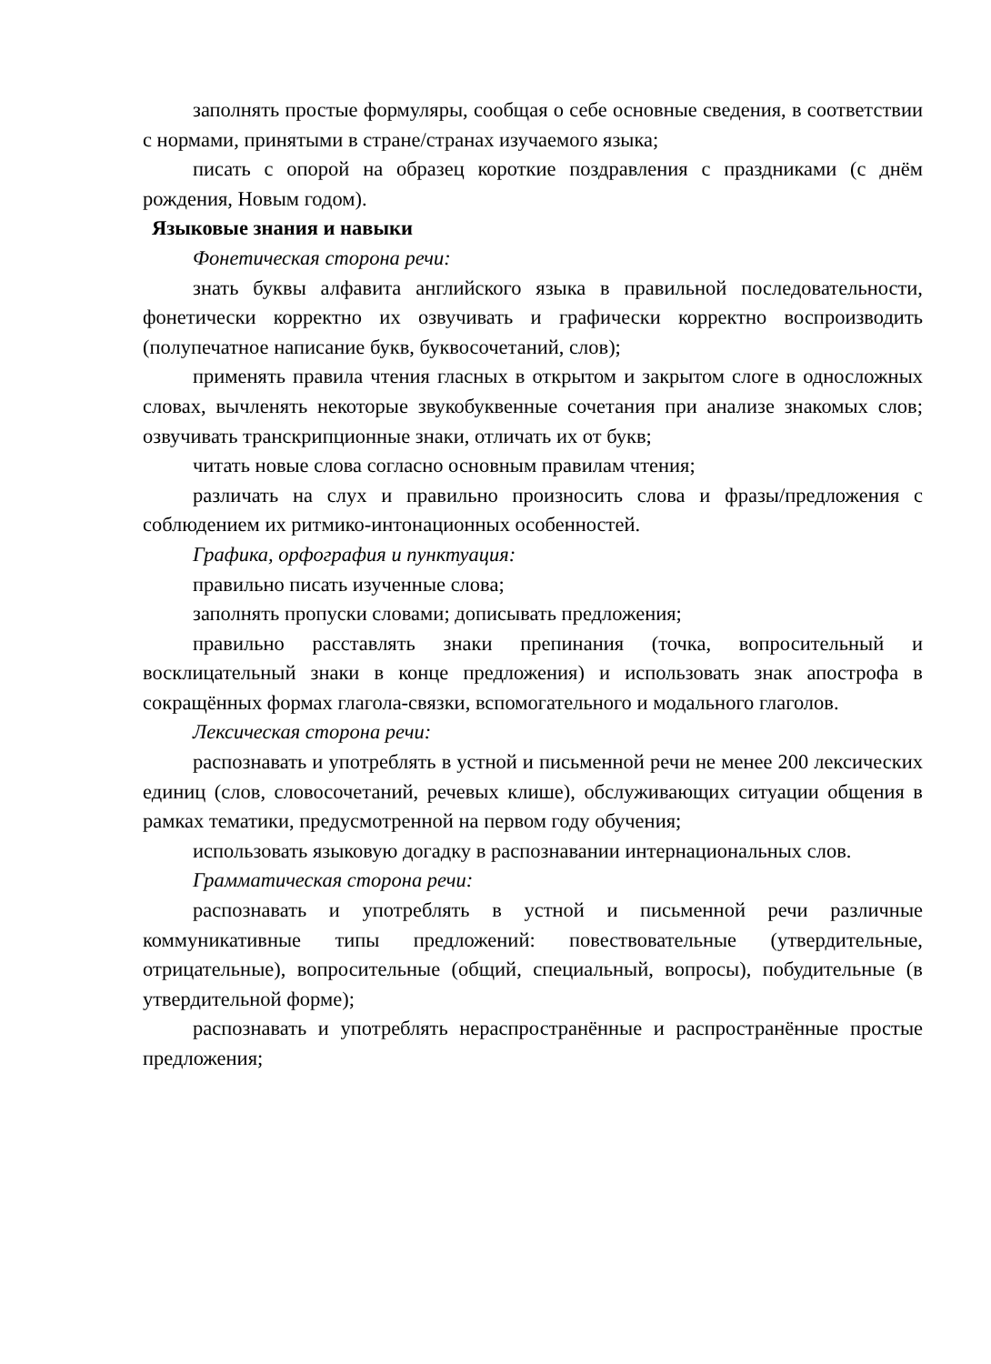заполнять простые формуляры, сообщая о себе основные сведения, в соответствии с нормами, принятыми в стране/странах изучаемого языка;
писать с опорой на образец короткие поздравления с праздниками (с днём рождения, Новым годом).
Языковые знания и навыки
Фонетическая сторона речи:
знать буквы алфавита английского языка в правильной последовательности, фонетически корректно их озвучивать и графически корректно воспроизводить (полупечатное написание букв, буквосочетаний, слов);
применять правила чтения гласных в открытом и закрытом слоге в односложных словах, вычленять некоторые звукобуквенные сочетания при анализе знакомых слов; озвучивать транскрипционные знаки, отличать их от букв;
читать новые слова согласно основным правилам чтения;
различать на слух и правильно произносить слова и фразы/предложения с соблюдением их ритмико-интонационных особенностей.
Графика, орфография и пунктуация:
правильно писать изученные слова;
заполнять пропуски словами; дописывать предложения;
правильно расставлять знаки препинания (точка, вопросительный и восклицательный знаки в конце предложения) и использовать знак апострофа в сокращённых формах глагола-связки, вспомогательного и модального глаголов.
Лексическая сторона речи:
распознавать и употреблять в устной и письменной речи не менее 200 лексических единиц (слов, словосочетаний, речевых клише), обслуживающих ситуации общения в рамках тематики, предусмотренной на первом году обучения;
использовать языковую догадку в распознавании интернациональных слов.
Грамматическая сторона речи:
распознавать и употреблять в устной и письменной речи различные коммуникативные типы предложений: повествовательные (утвердительные, отрицательные), вопросительные (общий, специальный, вопросы), побудительные (в утвердительной форме);
распознавать и употреблять нераспространённые и распространённые простые предложения;